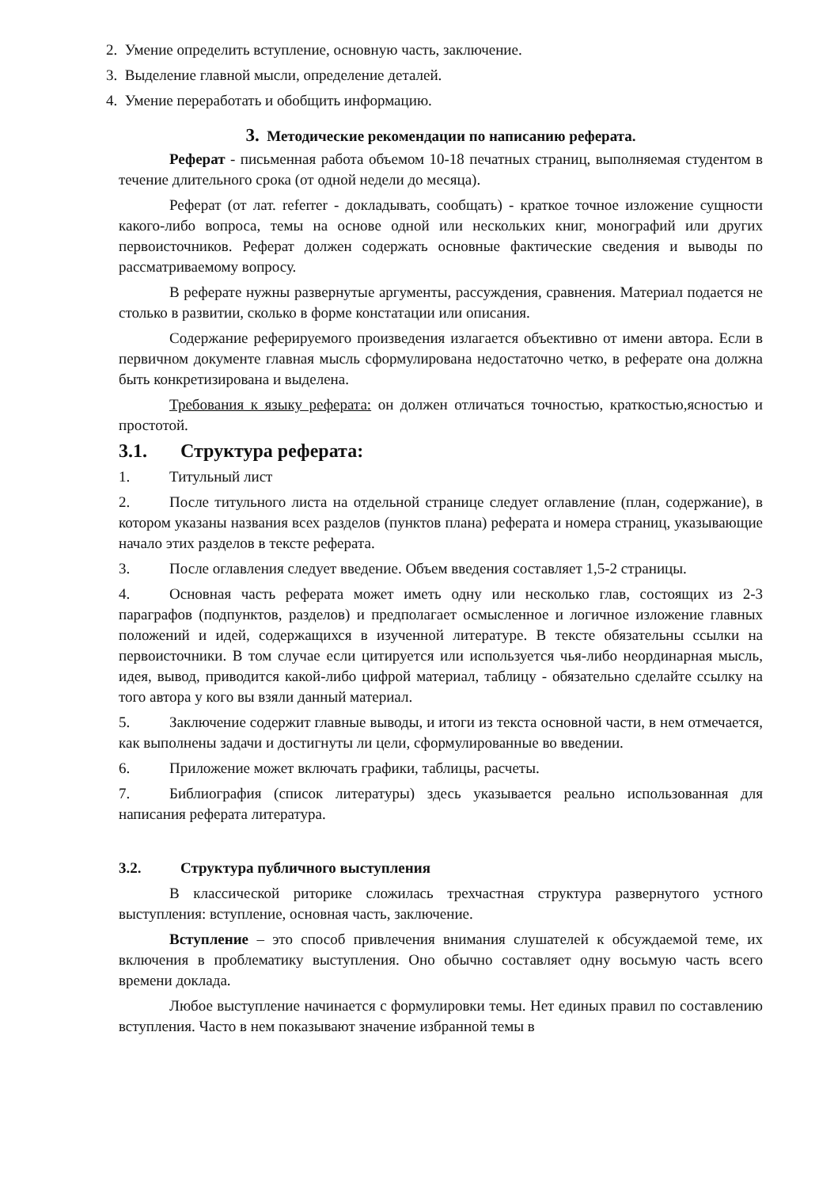2. Умение определить вступление, основную часть, заключение.
3. Выделение главной мысли, определение деталей.
4. Умение переработать и обобщить информацию.
3. Методические рекомендации по написанию реферата.
Реферат - письменная работа объемом 10-18 печатных страниц, выполняемая студентом в течение длительного срока (от одной недели до месяца).
Реферат (от лат. referrer - докладывать, сообщать) - краткое точное изложение сущности какого-либо вопроса, темы на основе одной или нескольких книг, монографий или других первоисточников. Реферат должен содержать основные фактические сведения и выводы по рассматриваемому вопросу.
В реферате нужны развернутые аргументы, рассуждения, сравнения. Материал подается не столько в развитии, сколько в форме констатации или описания.
Содержание реферируемого произведения излагается объективно от имени автора. Если в первичном документе главная мысль сформулирована недостаточно четко, в реферате она должна быть конкретизирована и выделена.
Требования к языку реферата: он должен отличаться точностью, краткостью,ясностью и простотой.
3.1. Структура реферата:
1. Титульный лист
2. После титульного листа на отдельной странице следует оглавление (план, содержание), в котором указаны названия всех разделов (пунктов плана) реферата и номера страниц, указывающие начало этих разделов в тексте реферата.
3. После оглавления следует введение. Объем введения составляет 1,5-2 страницы.
4. Основная часть реферата может иметь одну или несколько глав, состоящих из 2-3 параграфов (подпунктов, разделов) и предполагает осмысленное и логичное изложение главных положений и идей, содержащихся в изученной литературе. В тексте обязательны ссылки на первоисточники. В том случае если цитируется или используется чья-либо неординарная мысль, идея, вывод, приводится какой-либо цифрой материал, таблицу - обязательно сделайте ссылку на того автора у кого вы взяли данный материал.
5. Заключение содержит главные выводы, и итоги из текста основной части, в нем отмечается, как выполнены задачи и достигнуты ли цели, сформулированные во введении.
6. Приложение может включать графики, таблицы, расчеты.
7. Библиография (список литературы) здесь указывается реально использованная для написания реферата литература.
3.2. Структура публичного выступления
В классической риторике сложилась трехчастная структура развернутого устного выступления: вступление, основная часть, заключение.
Вступление – это способ привлечения внимания слушателей к обсуждаемой теме, их включения в проблематику выступления. Оно обычно составляет одну восьмую часть всего времени доклада.
Любое выступление начинается с формулировки темы. Нет единых правил по составлению вступления. Часто в нем показывают значение избранной темы в